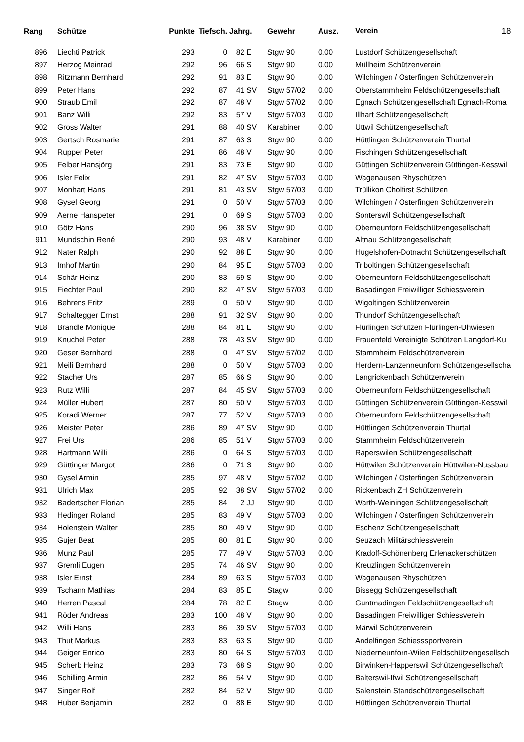| Rang | Schütze | Punkte | Tiefsch. | Jahrg. | | Gewehr | Ausz. | Verein 18 |
| --- | --- | --- | --- | --- | --- | --- | --- | --- |
| 896 | Liechti Patrick | 293 | 0 | 82 | E | Stgw 90 | 0.00 | Lustdorf Schützengesellschaft |
| 897 | Herzog Meinrad | 292 | 96 | 66 | S | Stgw 90 | 0.00 | Müllheim Schützenverein |
| 898 | Ritzmann Bernhard | 292 | 91 | 83 | E | Stgw 90 | 0.00 | Wilchingen / Osterfingen Schützenverein |
| 899 | Peter Hans | 292 | 87 | 41 | SV | Stgw 57/02 | 0.00 | Oberstammheim Feldschützengesellschaft |
| 900 | Straub Emil | 292 | 87 | 48 | V | Stgw 57/02 | 0.00 | Egnach Schützengesellschaft Egnach-Roma |
| 901 | Banz Willi | 292 | 83 | 57 | V | Stgw 57/03 | 0.00 | Illhart Schützengesellschaft |
| 902 | Gross Walter | 291 | 88 | 40 | SV | Karabiner | 0.00 | Uttwil Schützengesellschaft |
| 903 | Gertsch Rosmarie | 291 | 87 | 63 | S | Stgw 90 | 0.00 | Hüttlingen Schützenverein Thurtal |
| 904 | Rupper Peter | 291 | 86 | 48 | V | Stgw 90 | 0.00 | Fischingen Schützengesellschaft |
| 905 | Felber Hansjörg | 291 | 83 | 73 | E | Stgw 90 | 0.00 | Güttingen Schützenverein Güttingen-Kesswil |
| 906 | Isler Felix | 291 | 82 | 47 | SV | Stgw 57/03 | 0.00 | Wagenausen Rhyschützen |
| 907 | Monhart Hans | 291 | 81 | 43 | SV | Stgw 57/03 | 0.00 | Trüllikon Cholfirst Schützen |
| 908 | Gysel Georg | 291 | 0 | 50 | V | Stgw 57/03 | 0.00 | Wilchingen / Osterfingen Schützenverein |
| 909 | Aerne Hanspeter | 291 | 0 | 69 | S | Stgw 57/03 | 0.00 | Sonterswil Schützengesellschaft |
| 910 | Götz Hans | 290 | 96 | 38 | SV | Stgw 90 | 0.00 | Oberneunforn Feldschützengesellschaft |
| 911 | Mundschin René | 290 | 93 | 48 | V | Karabiner | 0.00 | Altnau Schützengesellschaft |
| 912 | Nater Ralph | 290 | 92 | 88 | E | Stgw 90 | 0.00 | Hugelshofen-Dotnacht Schützengesellschaft |
| 913 | Imhof Martin | 290 | 84 | 95 | E | Stgw 57/03 | 0.00 | Triboltingen Schützengesellschaft |
| 914 | Schär Heinz | 290 | 83 | 59 | S | Stgw 90 | 0.00 | Oberneunforn Feldschützengesellschaft |
| 915 | Fiechter Paul | 290 | 82 | 47 | SV | Stgw 57/03 | 0.00 | Basadingen Freiwilliger Schiessverein |
| 916 | Behrens Fritz | 289 | 0 | 50 | V | Stgw 90 | 0.00 | Wigoltingen Schützenverein |
| 917 | Schaltegger Ernst | 288 | 91 | 32 | SV | Stgw 90 | 0.00 | Thundorf Schützengesellschaft |
| 918 | Brändle Monique | 288 | 84 | 81 | E | Stgw 90 | 0.00 | Flurlingen Schützen Flurlingen-Uhwiesen |
| 919 | Knuchel Peter | 288 | 78 | 43 | SV | Stgw 90 | 0.00 | Frauenfeld Vereinigte Schützen Langdorf-Ku |
| 920 | Geser Bernhard | 288 | 0 | 47 | SV | Stgw 57/02 | 0.00 | Stammheim Feldschützenverein |
| 921 | Meili Bernhard | 288 | 0 | 50 | V | Stgw 57/03 | 0.00 | Herdern-Lanzenneunforn Schützengesellscha |
| 922 | Stacher Urs | 287 | 85 | 66 | S | Stgw 90 | 0.00 | Langrickenbach Schützenverein |
| 923 | Rutz Willi | 287 | 84 | 45 | SV | Stgw 57/03 | 0.00 | Oberneunforn Feldschützengesellschaft |
| 924 | Müller Hubert | 287 | 80 | 50 | V | Stgw 57/03 | 0.00 | Güttingen Schützenverein Güttingen-Kesswil |
| 925 | Koradi Werner | 287 | 77 | 52 | V | Stgw 57/03 | 0.00 | Oberneunforn Feldschützengesellschaft |
| 926 | Meister Peter | 286 | 89 | 47 | SV | Stgw 90 | 0.00 | Hüttlingen Schützenverein Thurtal |
| 927 | Frei Urs | 286 | 85 | 51 | V | Stgw 57/03 | 0.00 | Stammheim Feldschützenverein |
| 928 | Hartmann Willi | 286 | 0 | 64 | S | Stgw 57/03 | 0.00 | Raperswilen Schützengesellschaft |
| 929 | Güttinger Margot | 286 | 0 | 71 | S | Stgw 90 | 0.00 | Hüttwilen Schützenverein Hüttwilen-Nussbau |
| 930 | Gysel Armin | 285 | 97 | 48 | V | Stgw 57/02 | 0.00 | Wilchingen / Osterfingen Schützenverein |
| 931 | Ulrich Max | 285 | 92 | 38 | SV | Stgw 57/02 | 0.00 | Rickenbach ZH Schützenverein |
| 932 | Badertscher Florian | 285 | 84 | 2 | JJ | Stgw 90 | 0.00 | Warth-Weiningen Schützengesellschaft |
| 933 | Hedinger Roland | 285 | 83 | 49 | V | Stgw 57/03 | 0.00 | Wilchingen / Osterfingen Schützenverein |
| 934 | Holenstein Walter | 285 | 80 | 49 | V | Stgw 90 | 0.00 | Eschenz Schützengesellschaft |
| 935 | Gujer Beat | 285 | 80 | 81 | E | Stgw 90 | 0.00 | Seuzach Militärschiessverein |
| 936 | Munz Paul | 285 | 77 | 49 | V | Stgw 57/03 | 0.00 | Kradolf-Schönenberg Erlenackerschützen |
| 937 | Gremli Eugen | 285 | 74 | 46 | SV | Stgw 90 | 0.00 | Kreuzlingen Schützenverein |
| 938 | Isler Ernst | 284 | 89 | 63 | S | Stgw 57/03 | 0.00 | Wagenausen Rhyschützen |
| 939 | Tschann Mathias | 284 | 83 | 85 | E | Stagw | 0.00 | Bissegg Schützengesellschaft |
| 940 | Herren Pascal | 284 | 78 | 82 | E | Stagw | 0.00 | Guntmadingen Feldschützengesellschaft |
| 941 | Röder Andreas | 283 | 100 | 48 | V | Stgw 90 | 0.00 | Basadingen Freiwilliger Schiessverein |
| 942 | Willi Hans | 283 | 86 | 39 | SV | Stgw 57/03 | 0.00 | Märwil Schützenverein |
| 943 | Thut Markus | 283 | 83 | 63 | S | Stgw 90 | 0.00 | Andelfingen Schiesssportverein |
| 944 | Geiger Enrico | 283 | 80 | 64 | S | Stgw 57/03 | 0.00 | Niederneunforn-Wilen Feldschützengesellsch |
| 945 | Scherb Heinz | 283 | 73 | 68 | S | Stgw 90 | 0.00 | Birwinken-Happerswil Schützengesellschaft |
| 946 | Schilling Armin | 282 | 86 | 54 | V | Stgw 90 | 0.00 | Balterswil-Ifwil Schützengesellschaft |
| 947 | Singer Rolf | 282 | 84 | 52 | V | Stgw 90 | 0.00 | Salenstein Standschützengesellschaft |
| 948 | Huber Benjamin | 282 | 0 | 88 | E | Stgw 90 | 0.00 | Hüttlingen Schützenverein Thurtal |